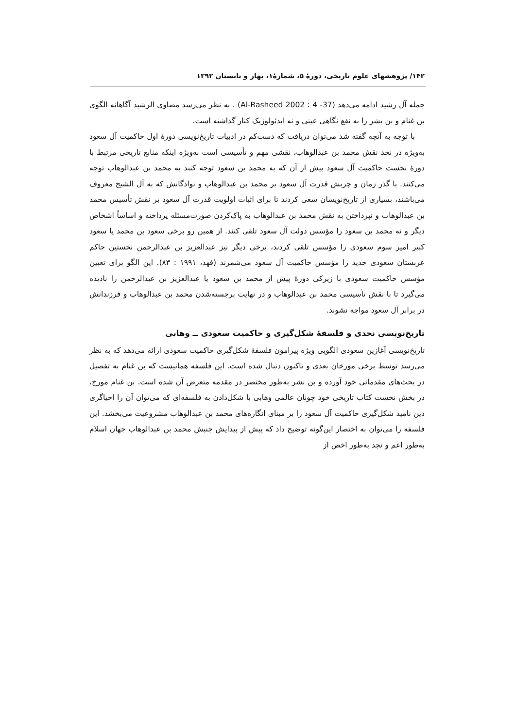۱۴۲/ پژوهشهای علوم تاریخی، دورهٔ ۵، شمارهٔ۱، بهار و تابستان ۱۳۹۲
جمله آل رشید ادامه می‌دهد (Al-Rasheed 2002 : 4 -37) . به نظر می‌رسد مضاوی الرشید آگاهانه الگوی بن غنام و بن بشر را به نفع نگاهی عینی و نه ایدئولوژیک کنار گذاشته است.
با توجه به آنچه گفته شد می‌توان دریافت که دست‌کم در ادبیات تاریخ‌نویسی دورهٔ اول حاکمیت آل سعود به‌ویژه در نجد نقش محمد بن عبدالوهاب، نقشی مهم و تأسیسی است به‌ویژه اینکه منابع تاریخی مرتبط با دورهٔ نخست حاکمیت آل سعود بیش از آن که به محمد بن سعود توجه کنند به محمد بن عبدالوهاب توجه می‌کنند. با گذر زمان و چربش قدرت آل سعود بر محمد بن عبدالوهاب و نوادگانش که به آل الشیخ معروف می‌باشند، بسیاری از تاریخ‌نویسان سعی کردند تا برای اثبات اولویت قدرت آل سعود بر نقش تأسیس محمد بن عبدالوهاب و نپرداختن به نقش محمد بن عبدالوهاب به پاک‌کردن صورت‌مسئله پرداخته و اساساً اشخاص دیگر و نه محمد بن سعود را مؤسس دولت آل سعود تلقی کنند. از همین رو برخی سعود بن محمد یا سعود کبیر امیر سوم سعودی را مؤسس تلقی کردند، برخی دیگر نیز عبدالعزیز بن عبدالرحمن نخستین حاکم عربستان سعودی جدید را مؤسس حاکمیت آل سعود می‌شمرند (فهد، ۱۹۹۱ : ۸۳). این الگو برای تعیین مؤسس حاکمیت سعودی با زیرکی دورهٔ پیش از محمد بن سعود یا عبدالعزیز بن عبدالرحمن را نادیده می‌گیرد تا با نقش تأسیسی محمد بن عبدالوهاب و در نهایت برجسته‌شدن محمد بن عبدالوهاب و فرزندانش در برابر آل سعود مواجه نشوند.
تاریخ‌نویسی نجدی و فلسفهٔ شکل‌گیری و حاکمیت سعودی ــ وهابی
تاریخ‌نویسی آغازین سعودی الگویی ویژه پیرامون فلسفهٔ شکل‌گیری حاکمیت سعودی ارائه می‌دهد که به نظر می‌رسد توسط برخی مورخان بعدی و تاکنون دنبال شده است. این فلسفه همانیست که بن غنام به تفصیل در بحث‌های مقدماتی خود آورده و بن بشر به‌طور مختصر در مقدمه متعرض آن شده است. بن غنام مورخ، در بخش نخست کتاب تاریخی خود چونان عالمی وهابی با شکل‌دادن به فلسفه‌ای که می‌توان آن را احیاگری دین نامید شکل‌گیری حاکمیت آل سعود را بر مبنای انگاره‌های محمد بن عبدالوهاب مشروعیت می‌بخشد. این فلسفه را می‌توان به اختصار این‌گونه توضیح داد که پیش از پیدایش جنبش محمد بن عبدالوهاب جهان اسلام به‌طور اعم و نجد به‌طور اخص از